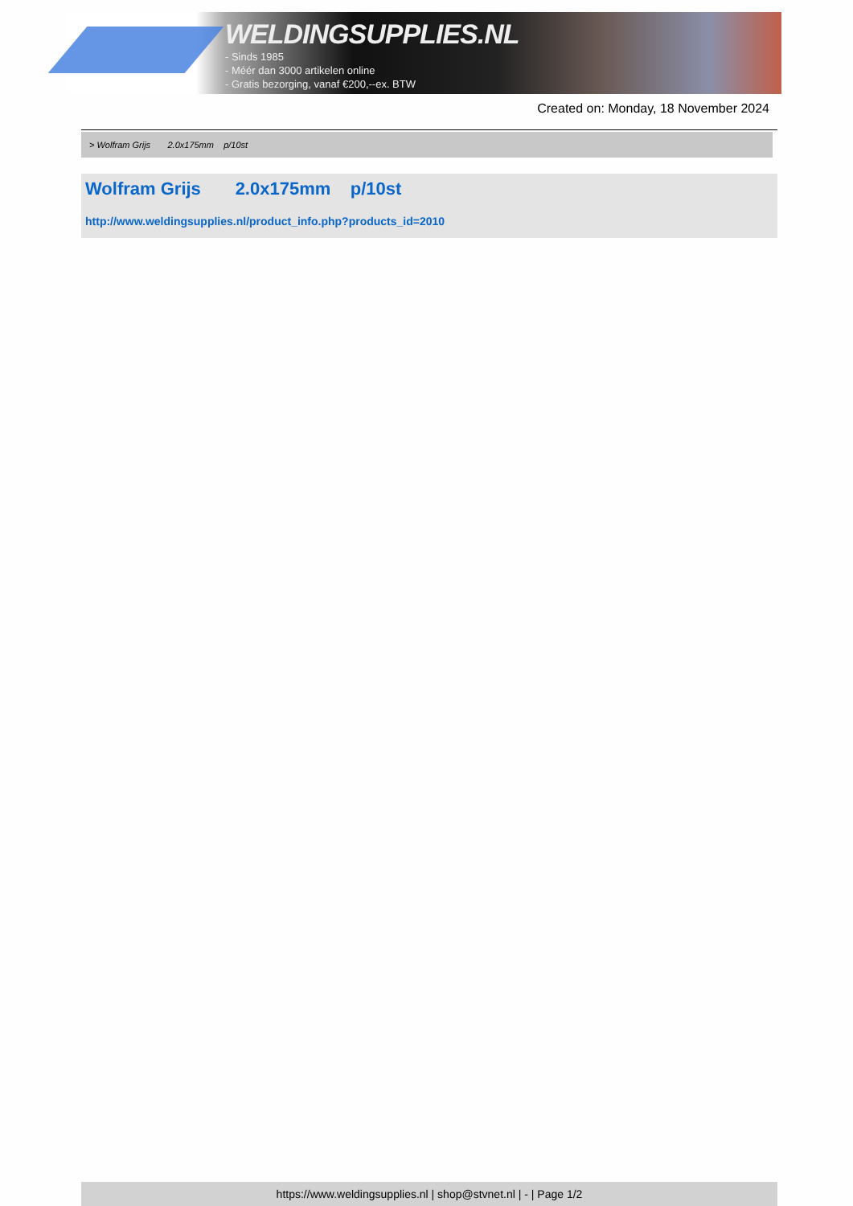WELDINGSUPPLIES.NL
- Sinds 1985
- Méér dan 3000 artikelen online
- Gratis bezorging, vanaf €200,--ex. BTW
Created on: Monday, 18 November 2024
> Wolfram Grijs 2.0x175mm p/10st
Wolfram Grijs 2.0x175mm p/10st
http://www.weldingsupplies.nl/product_info.php?products_id=2010
https://www.weldingsupplies.nl | shop@stvnet.nl | - | Page 1/2